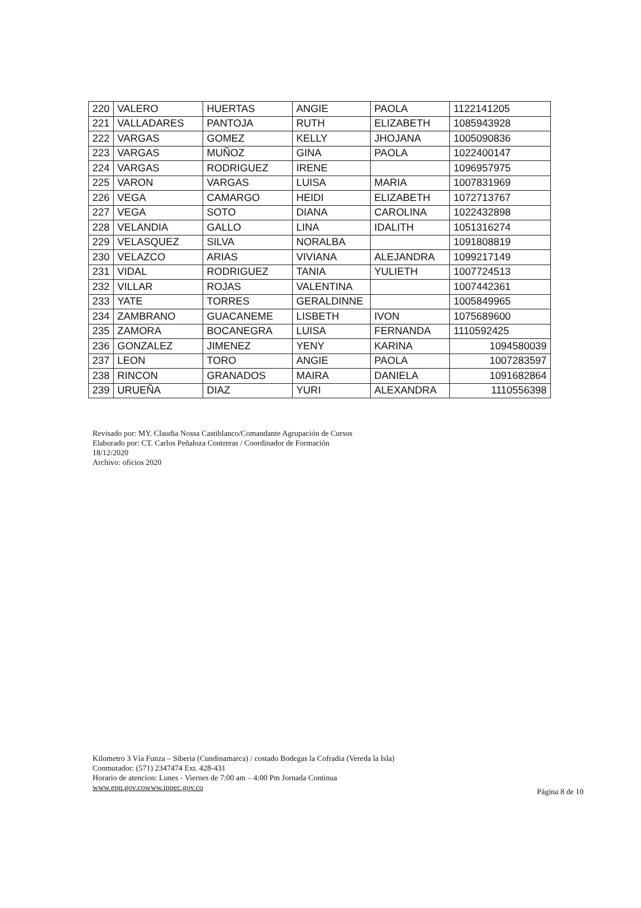| 220 | VALERO | HUERTAS | ANGIE | PAOLA | 1122141205 |
| 221 | VALLADARES | PANTOJA | RUTH | ELIZABETH | 1085943928 |
| 222 | VARGAS | GOMEZ | KELLY | JHOJANA | 1005090836 |
| 223 | VARGAS | MUÑOZ | GINA | PAOLA | 1022400147 |
| 224 | VARGAS | RODRIGUEZ | IRENE | | 1096957975 |
| 225 | VARON | VARGAS | LUISA | MARIA | 1007831969 |
| 226 | VEGA | CAMARGO | HEIDI | ELIZABETH | 1072713767 |
| 227 | VEGA | SOTO | DIANA | CAROLINA | 1022432898 |
| 228 | VELANDIA | GALLO | LINA | IDALITH | 1051316274 |
| 229 | VELASQUEZ | SILVA | NORALBA | | 1091808819 |
| 230 | VELAZCO | ARIAS | VIVIANA | ALEJANDRA | 1099217149 |
| 231 | VIDAL | RODRIGUEZ | TANIA | YULIETH | 1007724513 |
| 232 | VILLAR | ROJAS | VALENTINA | | 1007442361 |
| 233 | YATE | TORRES | GERALDINNE | | 1005849965 |
| 234 | ZAMBRANO | GUACANEME | LISBETH | IVON | 1075689600 |
| 235 | ZAMORA | BOCANEGRA | LUISA | FERNANDA | 1110592425 |
| 236 | GONZALEZ | JIMENEZ | YENY | KARINA | 1094580039 |
| 237 | LEON | TORO | ANGIE | PAOLA | 1007283597 |
| 238 | RINCON | GRANADOS | MAIRA | DANIELA | 1091682864 |
| 239 | URUEÑA | DIAZ | YURI | ALEXANDRA | 1110556398 |
Revisado por: MY. Claudia Nossa Castiblanco/Comandante Agrupación de Cursos
Elaborado por: CT. Carlos Peñaloza Contreras / Coordinador de Formación
18/12/2020
Archivo: oficios 2020
Kilometro 3 Vía Funza – Siberia (Cundinamarca) / costado Bodegas la Cofradia (Vereda la Isla)
Conmutador: (571) 2347474 Ext. 428-431
Horario de atencion: Lunes - Viernes de 7:00 am – 4:00 Pm Jornada Continua
www.epn.gov.cowww.inpec.gov.co
Página 8 de 10